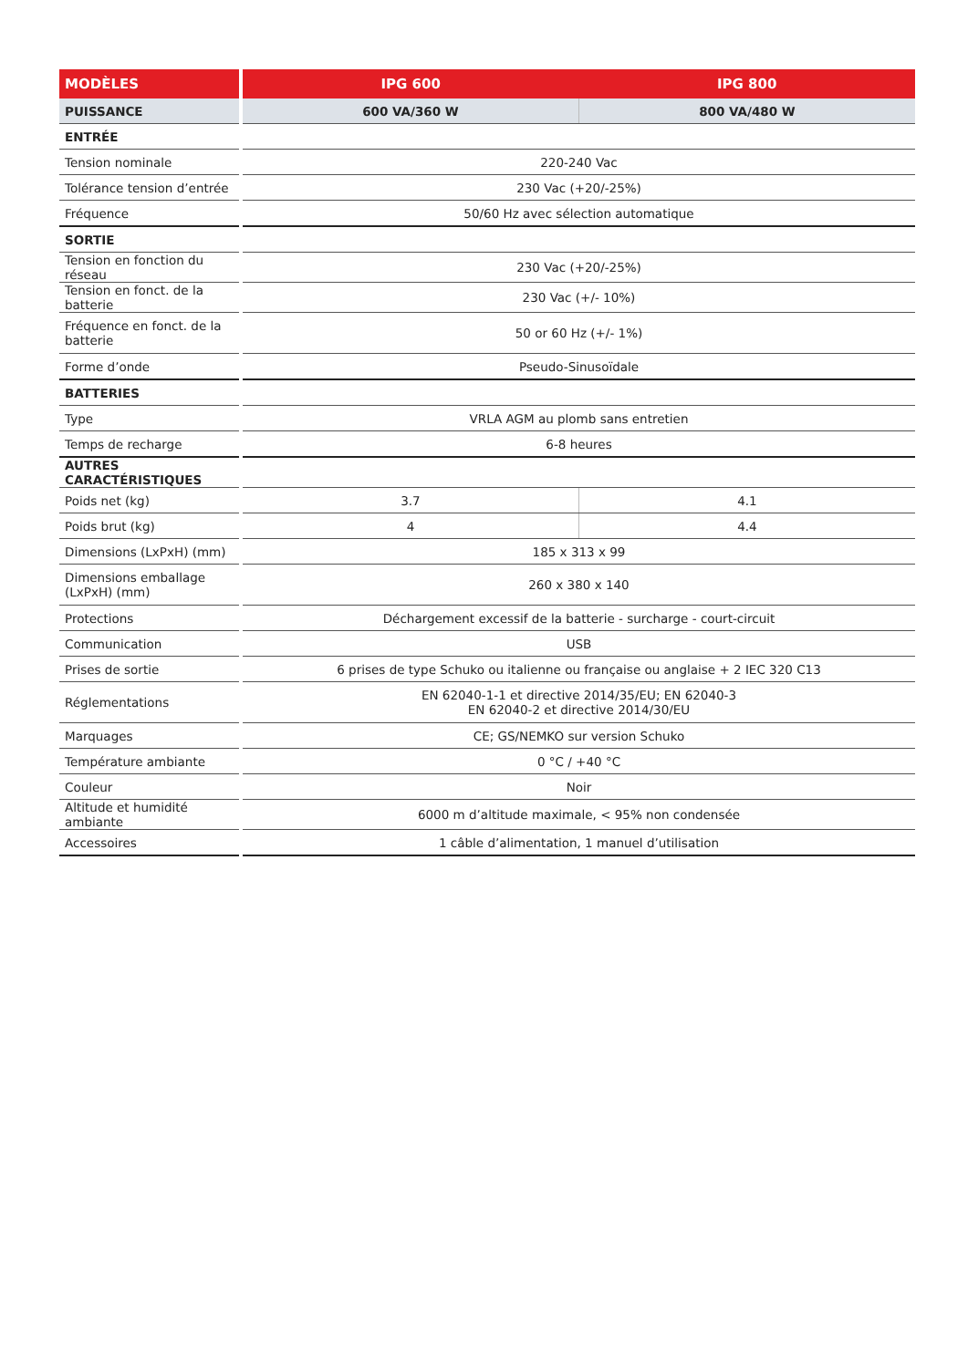| MODÈLES | | IPG 600 | IPG 800 |
| PUISSANCE | | 600 VA/360 W | 800 VA/480 W |
| ENTRÉE | | | |
| Tension nominale | | 220-240 Vac | |
| Tolérance tension d’entrée | | 230 Vac (+20/-25%) | |
| Fréquence | | 50/60 Hz avec sélection automatique | |
| SORTIE | | | |
| Tension en fonction du réseau | | 230 Vac (+20/-25%) | |
| Tension en fonct. de la batterie | | 230 Vac (+/- 10%) | |
| Fréquence en fonct. de la batterie | | 50 or 60 Hz (+/- 1%) | |
| Forme d’onde | | Pseudo-Sinusoïdale | |
| BATTERIES | | | |
| Type | | VRLA AGM au plomb sans entretien | |
| Temps de recharge | | 6-8 heures | |
| AUTRES CARACTÉRISTIQUES | | | |
| Poids net (kg) | | 3.7 | 4.1 |
| Poids brut (kg) | | 4 | 4.4 |
| Dimensions (LxPxH) (mm) | | 185 x 313 x 99 | |
| Dimensions emballage (LxPxH) (mm) | | 260 x 380 x 140 | |
| Protections | | Déchargement excessif de la batterie - surcharge - court-circuit | |
| Communication | | USB | |
| Prises de sortie | | 6 prises de type Schuko ou italienne ou française ou anglaise + 2 IEC 320 C13 | |
| Réglementations | | EN 62040-1-1 et directive 2014/35/EU; EN 62040-3 EN 62040-2 et directive 2014/30/EU | |
| Marquages | | CE; GS/NEMKO sur version Schuko | |
| Température ambiante | | 0 °C / +40 °C | |
| Couleur | | Noir | |
| Altitude et humidité ambiante | | 6000 m d’altitude maximale, < 95% non condensée | |
| Accessoires | | 1 câble d’alimentation, 1 manuel d’utilisation | |